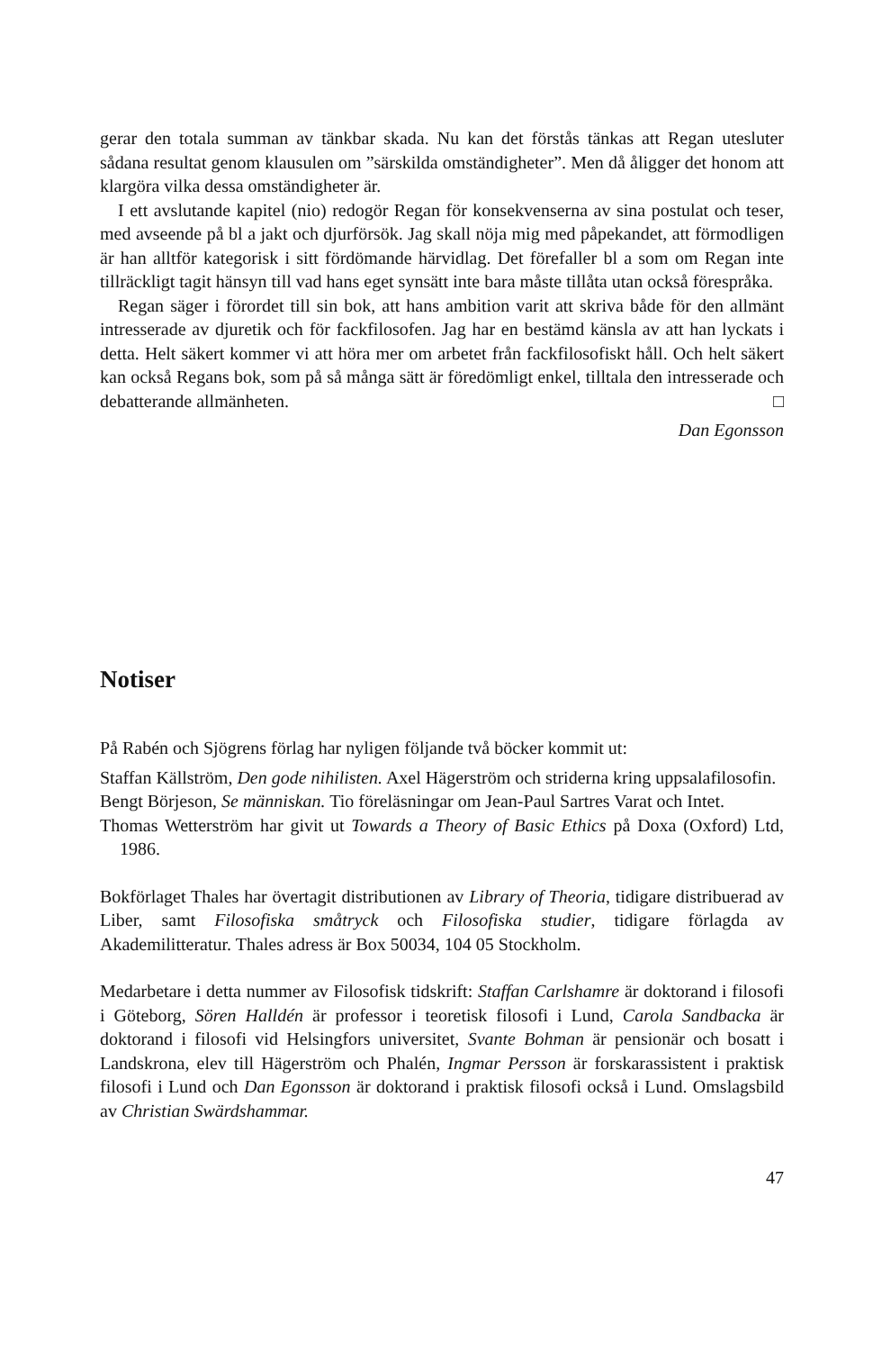gerar den totala summan av tänkbar skada. Nu kan det förstås tänkas att Regan utesluter sådana resultat genom klausulen om ”särskilda omständigheter”. Men då åligger det honom att klargöra vilka dessa omständigheter är.
I ett avslutande kapitel (nio) redogör Regan för konsekvenserna av sina postulat och teser, med avseende på bl a jakt och djurförsök. Jag skall nöja mig med påpekandet, att förmodligen är han alltför kategorisk i sitt fördömande härvidlag. Det förefaller bl a som om Regan inte tillräckligt tagit hänsyn till vad hans eget synsätt inte bara måste tillåta utan också förespråka.
Regan säger i förordet till sin bok, att hans ambition varit att skriva både för den allmänt intresserade av djuretik och för fackfilosofen. Jag har en bestämd känsla av att han lyckats i detta. Helt säkert kommer vi att höra mer om arbetet från fackfilosofiskt håll. Och helt säkert kan också Regans bok, som på så många sätt är föredömligt enkel, tilltala den intresserade och debatterande allmänheten. □
Dan Egonsson
Notiser
På Rabén och Sjögrens förlag har nyligen följande två böcker kommit ut:
Staffan Källström, Den gode nihilisten. Axel Hägerström och striderna kring uppsalafilosofin.
Bengt Börjeson, Se människan. Tio föreläsningar om Jean-Paul Sartres Varat och Intet.
Thomas Wetterström har givit ut Towards a Theory of Basic Ethics på Doxa (Oxford) Ltd, 1986.
Bokförlaget Thales har övertagit distributionen av Library of Theoria, tidigare distribuerad av Liber, samt Filosofiska småtryck och Filosofiska studier, tidigare förlagda av Akademilitteratur. Thales adress är Box 50034, 104 05 Stockholm.
Medarbetare i detta nummer av Filosofisk tidskrift: Staffan Carlshamre är doktorand i filosofi i Göteborg, Sören Halldén är professor i teoretisk filosofi i Lund, Carola Sandbacka är doktorand i filosofi vid Helsingfors universitet, Svante Bohman är pensionär och bosatt i Landskrona, elev till Hägerström och Phalén, Ingmar Persson är forskarassistent i praktisk filosofi i Lund och Dan Egonsson är doktorand i praktisk filosofi också i Lund. Omslagsbild av Christian Swärdshammar.
47